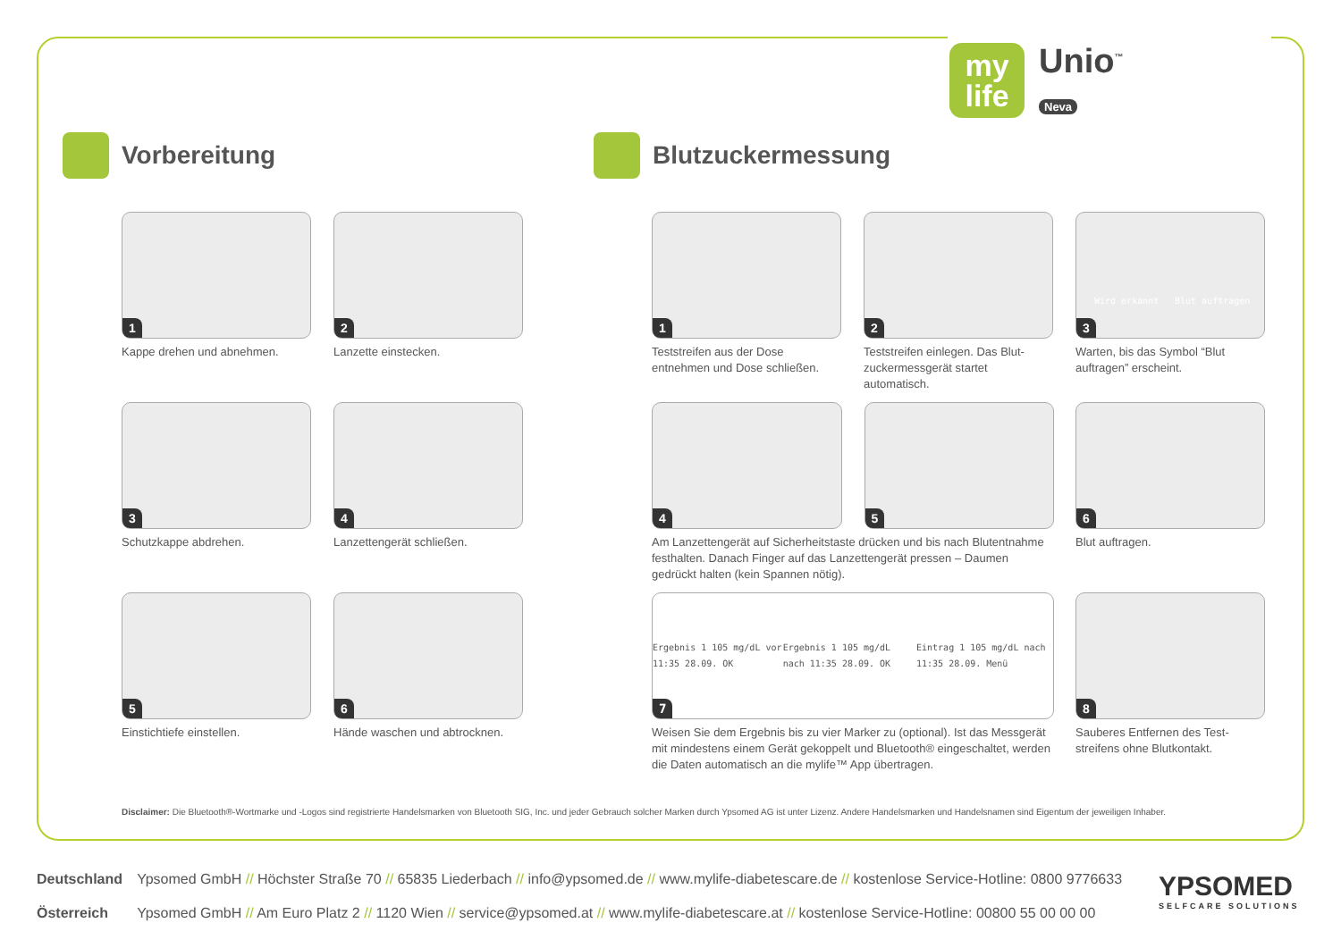my
life
Unio<sup>™</sup>
Neva
Vorbereitung Blutzuckermessung
1
Kappe drehen und abnehmen.
2
Lanzette einstecken.
3
Schutzkappe abdrehen.
4
Lanzettengerät schließen.
5
Einstichtiefe einstellen.
6
Hände waschen und abtrocknen.
1
Teststreifen aus der Dose entnehmen und Dose schließen.
2
Teststreifen einlegen. Das Blut-zuckermessgerät startet automatisch.
3
Wird erkannt Blut auftragen
Warten, bis das Symbol “Blut auftragen” erscheint.
4
5
Am Lanzettengerät auf Sicherheitstaste drücken und bis nach Blutentnahme festhalten. Danach Finger auf das Lanzettengerät pressen – Daumen gedrückt halten (kein Spannen nötig).
6
Blut auftragen.
7
Ergebnis 1 105 mg/dL vor 11:35 28.09. OK Ergebnis 1 105 mg/dL nach 11:35 28.09. OK Eintrag 1 105 mg/dL nach 11:35 28.09. Menü
Weisen Sie dem Ergebnis bis zu vier Marker zu (optional). Ist das Messgerät mit mindestens einem Gerät gekoppelt und Bluetooth® eingeschaltet, werden die Daten automatisch an die mylife™ App übertragen.
8
Sauberes Entfernen des Test-streifens ohne Blutkontakt.
Disclaimer: Die Bluetooth®-Wortmarke und -Logos sind registrierte Handelsmarken von Bluetooth SIG, Inc. und jeder Gebrauch solcher Marken durch Ypsomed AG ist unter Lizenz. Andere Handelsmarken und Handelsnamen sind Eigentum der jeweiligen Inhaber.
Deutschland Ypsomed GmbH // Höchster Straße 70 // 65835 Liederbach // info@ypsomed.de // www.mylife-diabetescare.de // kostenlose Service-Hotline: 0800 9776633
Österreich Ypsomed GmbH // Am Euro Platz 2 // 1120 Wien // service@ypsomed.at // www.mylife-diabetescare.at // kostenlose Service-Hotline: 00800 55 00 00 00
YPSOMED
SELFCARE SOLUTIONS